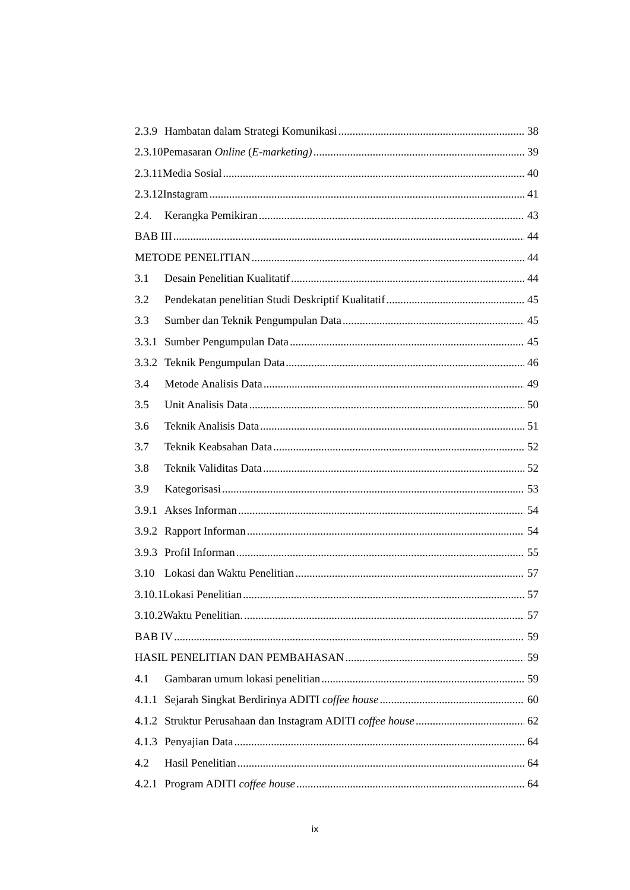2.3.9 Hambatan dalam Strategi Komunikasi 38
2.3.10 Pemasaran Online (E-marketing) 39
2.3.11 Media Sosial 40
2.3.12 Instagram 41
2.4. Kerangka Pemikiran 43
BAB III 44
METODE PENELITIAN 44
3.1 Desain Penelitian Kualitatif 44
3.2 Pendekatan penelitian Studi Deskriptif Kualitatif 45
3.3 Sumber dan Teknik Pengumpulan Data 45
3.3.1 Sumber Pengumpulan Data 45
3.3.2 Teknik Pengumpulan Data 46
3.4 Metode Analisis Data 49
3.5 Unit Analisis Data 50
3.6 Teknik Analisis Data 51
3.7 Teknik Keabsahan Data 52
3.8 Teknik Validitas Data 52
3.9 Kategorisasi 53
3.9.1 Akses Informan 54
3.9.2 Rapport Informan 54
3.9.3 Profil Informan 55
3.10 Lokasi dan Waktu Penelitian 57
3.10.1 Lokasi Penelitian 57
3.10.2 Waktu Penelitian. 57
BAB IV 59
HASIL PENELITIAN DAN PEMBAHASAN 59
4.1 Gambaran umum lokasi penelitian 59
4.1.1 Sejarah Singkat Berdirinya ADITI coffee house 60
4.1.2 Struktur Perusahaan dan Instagram ADITI coffee house 62
4.1.3 Penyajian Data 64
4.2 Hasil Penelitian 64
4.2.1 Program ADITI coffee house 64
ix